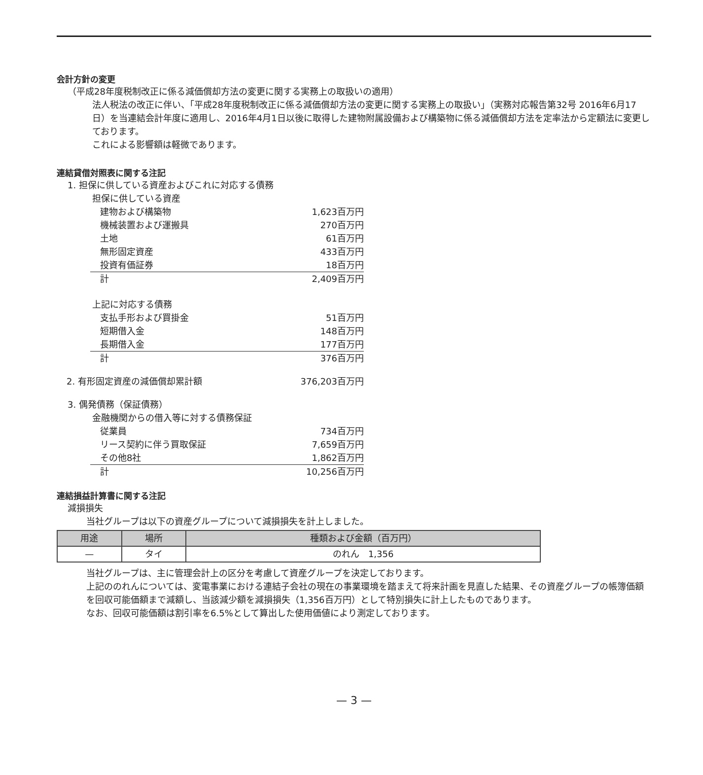会計方針の変更
（平成28年度税制改正に係る減価償却方法の変更に関する実務上の取扱いの適用）
法人税法の改正に伴い、「平成28年度税制改正に係る減価償却方法の変更に関する実務上の取扱い」（実務対応報告第32号 2016年6月17日）を当連結会計年度に適用し、2016年4月1日以後に取得した建物附属設備および構築物に係る減価償却方法を定率法から定額法に変更しております。
これによる影響額は軽微であります。
連結貸借対照表に関する注記
1. 担保に供している資産およびこれに対応する債務
担保に供している資産
| 建物および構築物 | 1,623百万円 |
| 機械装置および運搬具 | 270百万円 |
| 土地 | 61百万円 |
| 無形固定資産 | 433百万円 |
| 投資有価証券 | 18百万円 |
| 計 | 2,409百万円 |
上記に対応する債務
| 支払手形および買掛金 | 51百万円 |
| 短期借入金 | 148百万円 |
| 長期借入金 | 177百万円 |
| 計 | 376百万円 |
| 2. 有形固定資産の減価償却累計額 | 376,203百万円 |
3. 偶発債務（保証債務）
金融機関からの借入等に対する債務保証
| 従業員 | 734百万円 |
| リース契約に伴う買取保証 | 7,659百万円 |
| その他8社 | 1,862百万円 |
| 計 | 10,256百万円 |
連結損益計算書に関する注記
減損損失
当社グループは以下の資産グループについて減損損失を計上しました。
| 用途 | 場所 | 種類および金額（百万円） |
| --- | --- | --- |
| — | タイ | のれん 1,356 |
当社グループは、主に管理会計上の区分を考慮して資産グループを決定しております。
上記ののれんについては、変電事業における連結子会社の現在の事業環境を踏まえて将来計画を見直した結果、その資産グループの帳簿価額を回収可能価額まで減額し、当該減少額を減損損失（1,356百万円）として特別損失に計上したものであります。
なお、回収可能価額は割引率を6.5%として算出した使用価値により測定しております。
— 3 —